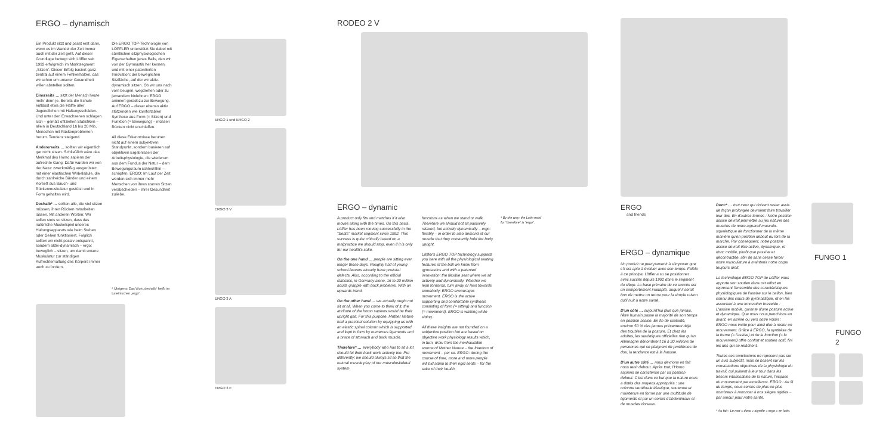ERGO – dynamisch
Ein Produkt sitzt und passt erst dann, wenn es im Wandel der Zeit immer auch mit der Zeit geht. Auf dieser Grundlage bewegt sich Löffler seit 1992 erfolgreich im Marktsegment „Sitzen“. Dieser Erfolg basiert ganz zentral auf einem Fehlverhalten, das wir schon um unserer Gesundheit willen abstellen sollten.
Einerseits … sitzt der Mensch heute mehr denn je. Bereits die Schule entlässt etwa die Hälfte aller Jugendlichen mit Haltungsschäden. Und unter den Erwachsenen schlagen sich – gemäß offiziellen Statistiken – allein in Deutschland 16 bis 20 Mio. Menschen mit Rückenproblemen herum. Tendenz steigend.
Andererseits … sollten wir eigentlich gar nicht sitzen. Schließlich wäre das Merkmal des Homo sapiens der aufrechte Gang. Dafür wurden wir von der Natur zweckmäßig ausgerüstet: mit einer elastischen Wirbelsäule, die durch zahlreiche Bänder und einem Korsett aus Bauch- und Rückenmuskulatur gestützt und in Form gehalten wird.
Deshalb* … sollten alle, die viel sitzen müssen, ihren Rücken mitarbeiten lassen. Mit anderen Worten: Wir sollen stets so sitzen, dass das natürliche Muskelspiel unseres Haltungsapparats wie beim Stehen oder Gehen funktioniert. Folglich sollten wir nicht passiv-entspannt, sondern aktiv-dynamisch – ergo: beweglich – sitzen, um damit unsere Muskulatur zur ständigen Aufrechterhaltung des Körpers immer auch zu fordern.
Die ERGO TOP-Technologie von LÖFFLER unterstützt Sie dabei mit sämtlichen sitzphysiologischen Eigenschaften jenes Balls, den wir von der Gymnastik her kennen, und mit einer patentierten Innovation: der beweglichen Sitzfläche, auf der wir aktiv-dynamisch sitzen. Ob wir uns nach vorn beugen, wegdrehen oder zu jemandem hinlehnen: ERGO animiert geradezu zur Bewegung. Auf ERGO – dieser ebenso aktiv stützenden wie komfortablen Synthese aus Form (= Sitzen) und Funktion (= Bewegung) – müssen Rücken nicht erschlaffen.
All diese Erkenntnisse beruhen nicht auf einem subjektiven Standpunkt, sondern basieren auf objektiven Ergebnissen der Arbeitsphysiologie, die wiederum aus dem Fundus der Natur – dem Bewegungsraum schlechthin – schöpfen. ERGO: Im Lauf der Zeit werden sich immer mehr Menschen von ihren starren Sitzen verabschieden – ihrer Gesundheit zuliebe.
* Übrigens: Das Wort „deshalb“ heißt im Lateinischen „ergo“.
ERGO 1 und ERGO 2
ERGO 3 V
ERGO 3 A
ERGO 3 E
RODEO 2 V
ERGO – dynamic
A product only fits and matches if it also moves along with the times. On this basis, Löffler has been moving successfully in the "Seats" market segment since 1992. This success is quite critically based on a malpractice we should stop, even if it is only for our health's sake.
On the one hand … people are sitting ever longer these days. Roughly half of young school-leavers already have postural defects. Also, according to the official statistics, in Germany alone, 16 to 20 million adults grapple with back problems. With an upwards trend.
On the other hand … we actually ought not sit at all. When you come to think of it, the attribute of the homo sapiens would be their upright gait. For this purpose, Mother Nature had a practical solution by equipping us with an elastic spinal column which is supported and kept in form by numerous ligaments and a brace of stomach and back muscle.
Therefore* … everybody who has to sit a lot should let their back work actively too. Put differently: we should always sit so that the natural muscle play of our musculoskeletal system
functions as when we stand or walk. Therefore we should not sit passively relaxed, but actively dynamically – ergo: flexibly – in order to also demand of our muscle that they constantly hold the body upright.
Löffler's ERGO TOP technology supports you here with all the physiological seating features of the ball we know from gymnastics and with a patented innovation: the flexible seat where we sit actively and dynamically. Whether we lean forwards, turn away or lean towards somebody: ERGO encourages movement. ERGO is the active supporting and comfortable synthesis consisting of form (= sitting) and function (= movement). ERGO is walking while sitting.
All these insights are not founded on a subjective position but are based on objective work physiology results which, in turn, draw from the inexhaustible source of Mother Nature – the freedom of movement – per se. ERGO: during the course of time, more and more people will bid adieu to their rigid seats – for the sake of their health.
* By the way: the Latin word for "therefore" is "ergo".
ERGO
and friends
ERGO – dynamique
Un produit ne peut parvenir à s'imposer que s'il est apte à évoluer avec son temps. Fidèle à ce principe, Löffler a su se positionner avec succès depuis 1992 dans le segment du siège. La base primaire de ce succès est un comportement inadapté, auquel il serait bon de mettre un terme pour la simple raison qu'il nuit à notre santé.
D'un côté … aujourd'hui plus que jamais, l'être humain passe la majorité de son temps en position assise. En fin de scolarité, environ 50 % des jeunes présentent déjà des troubles de la posture. Et chez les adultes, les statistiques officielles rien qu'en Allemagne dénombrent 16 à 20 millions de personnes qui se plaignent de problèmes de dos, la tendance est à la hausse.
D'un autre côté … nous devrions en fait nous tenir debout. Après tout, l'Homo sapiens se caractérise par sa position debout. C'est dans ce but que la nature nous a dotés des moyens appropriés : une colonne vertébrale élastique, soutenue et maintenue en forme par une multitude de ligaments et par un corset d'abdominaux et de muscles dorsaux.
Donc* … tout ceux qui doivent rester assis de façon prolongée devraient faire travailler leur dos. En d'autres termes : Notre position assise devrait permettre au jeu naturel des muscles de notre appareil musculo-squelettique de fonctionner de la même manière qu'en position debout ou lors de la marche. Par conséquent, notre posture assise devrait être active, dynamique, et donc mobile, plutôt que passive et décontractée, afin de sans cesse forcer notre musculature à maintenir notre corps toujours droit.
La technologie ERGO TOP de Löffler vous apporte son soutien dans cet effort en reprenant l'ensemble des caractéristiques physiologiques de l'assise sur le ballon, bien connu des cours de gymnastique, et en les associant à une innovation brevetée : L'assise mobile, garante d'une posture active et dynamique. Que nous nous penchions en avant, en arrière ou vers notre voisin : ERGO nous incite pour ainsi dire à rester en mouvement. Grâce à ERGO, la synthèse de la forme (= l'assise) et de la fonction (= le mouvement) offre confort et soutien actif, fini les dos qui se relâchent.
Toutes ces conclusions ne reposent pas sur un avis subjectif, mais se basent sur les constatations objectives de la physiologie du travail, qui puisent à leur tour dans les trésors intarissables de la nature, l'espace du mouvement par excellence. ERGO : Au fil du temps, nous serons de plus en plus nombreux à renoncer à nos sièges rigides – par amour pour notre santé.
* Au fait : Le mot « donc » signifie « ergo » en latin.
FUNGO 1
FUNGO 2